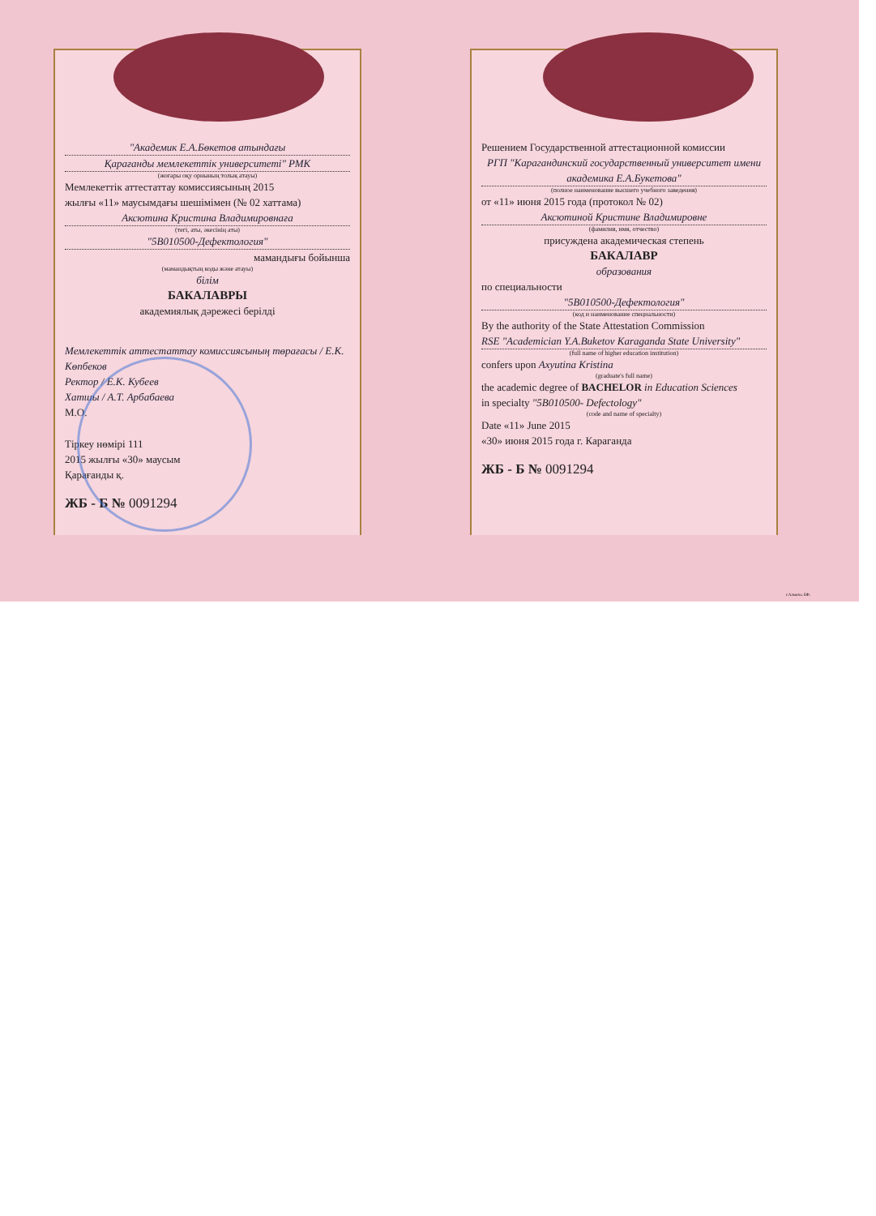"Академик Е.А.Бөкетов атындағы
Қарағанды мемлекеттік университеті" РМК
(жоғары оқу орнының толық атауы)
Мемлекеттік аттестаттау комиссиясының 2015
жылғы «11» маусымдағы шешімімен (№ 02 хаттама)
Аксютина Кристина Владимировнаға
(тегі, аты, әкесінің аты)
"5В010500-Дефектология"
мамандығы бойынша
(мамандықтың коды және атауы)
білім
БАКАЛАВРЫ
академиялық дәрежесі берілді
Мемлекеттік аттестаттау комиссиясының төрағасы / Е.К. Көпбеков
Ректор / Е.К. Кубеев
Хатшы / А.Т. Арбабаева
М.О.
Тіркеу нөмірі 111
2015 жылғы «30» маусым
Қарағанды қ.
ЖБ - Б № 0091294
Решением Государственной аттестационной комиссии
РГП "Карагандинский государственный университет имени академика Е.А.Букетова"
(полное наименование высшего учебного заведения)
от «11» июня 2015 года (протокол № 02)
Аксютиной Кристине Владимировне
(фамилия, имя, отчество)
присуждена академическая степень
БАКАЛАВР
образования
по специальности
"5В010500-Дефектология"
(код и наименование специальности)
By the authority of the State Attestation Commission
RSE "Academician Y.A.Buketov Karaganda State University"
(full name of higher education institution)
confers upon Axyutina Kristina
(graduate's full name)
the academic degree of BACHELOR in Education Sciences
in specialty "5В010500- Defectology"
(code and name of specialty)
Date «11» June 2015
«30» июня 2015 года г. Караганда
ЖБ - Б № 0091294
г.Алматы. БФ.